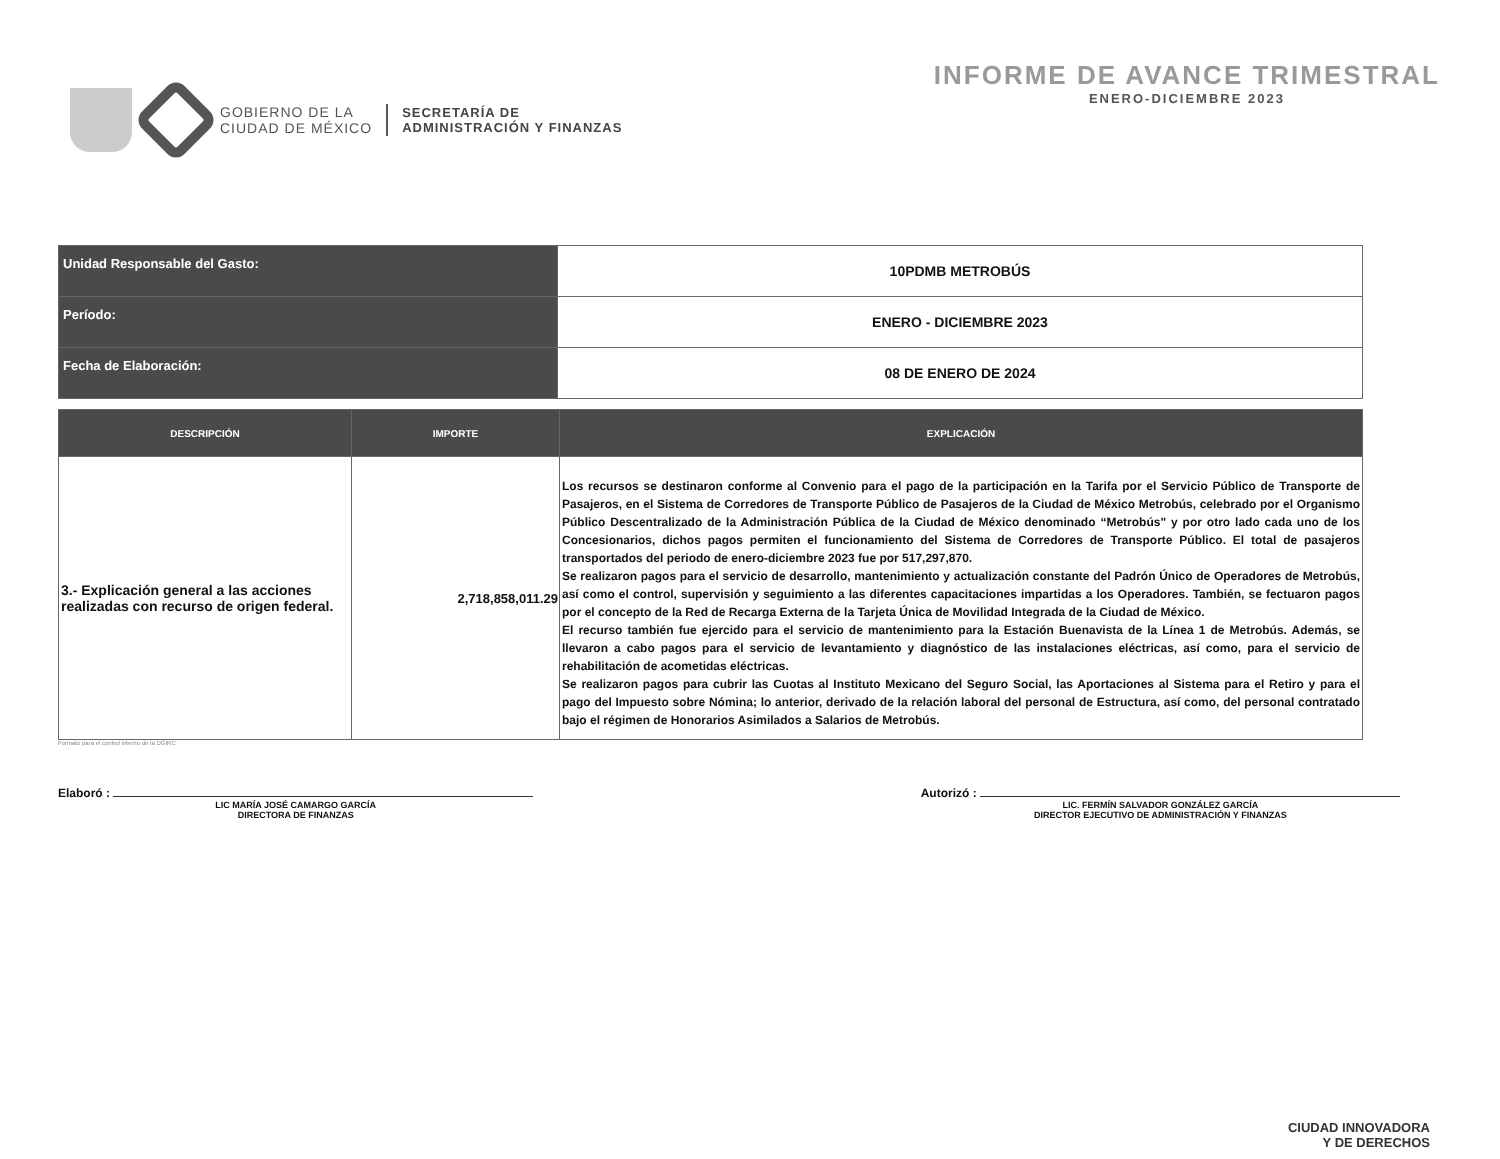GOBIERNO DE LA
CIUDAD DE MÉXICO
SECRETARÍA DE
ADMINISTRACIÓN Y FINANZAS
INFORME DE AVANCE TRIMESTRAL
ENERO-DICIEMBRE 2023
| Unidad Responsable del Gasto: | 10PDMB METROBÚS |
| Período: | ENERO - DICIEMBRE 2023 |
| Fecha de Elaboración: | 08 DE ENERO DE 2024 |
| DESCRIPCIÓN | IMPORTE | EXPLICACIÓN |
| --- | --- | --- |
| 3.- Explicación general a las acciones realizadas con recurso de origen federal. | 2,718,858,011.29 | Los recursos se destinaron conforme al Convenio para el pago de la participación en la Tarifa por el Servicio Público de Transporte de Pasajeros, en el Sistema de Corredores de Transporte Público de Pasajeros de la Ciudad de México Metrobús, celebrado por el Organismo Público Descentralizado de la Administración Pública de la Ciudad de México denominado “Metrobús" y por otro lado cada uno de los Concesionarios, dichos pagos permiten el funcionamiento del Sistema de Corredores de Transporte Público. El total de pasajeros transportados del periodo de enero-diciembre 2023 fue por 517,297,870. Se realizaron pagos para el servicio de desarrollo, mantenimiento y actualización constante del Padrón Único de Operadores de Metrobús, así como el control, supervisión y seguimiento a las diferentes capacitaciones impartidas a los Operadores. También, se fectuaron pagos por el concepto de la Red de Recarga Externa de la Tarjeta Única de Movilidad Integrada de la Ciudad de México. El recurso también fue ejercido para el servicio de mantenimiento para la Estación Buenavista de la Línea 1 de Metrobús. Además, se llevaron a cabo pagos para el servicio de levantamiento y diagnóstico de las instalaciones eléctricas, así como, para el servicio de rehabilitación de acometidas eléctricas. Se realizaron pagos para cubrir las Cuotas al Instituto Mexicano del Seguro Social, las Aportaciones al Sistema para el Retiro y para el pago del Impuesto sobre Nómina; lo anterior, derivado de la relación laboral del personal de Estructura, así como, del personal contratado bajo el régimen de Honorarios Asimilados a Salarios de Metrobús. |
Formato para el control interno de la DGIRC
Elaboró :
LIC MARÍA JOSÉ CAMARGO GARCÍA
DIRECTORA DE FINANZAS
Autorizó :
LIC. FERMÍN SALVADOR GONZÁLEZ GARCÍA
DIRECTOR EJECUTIVO DE ADMINISTRACIÓN Y FINANZAS
CIUDAD INNOVADORA
Y DE DERECHOS